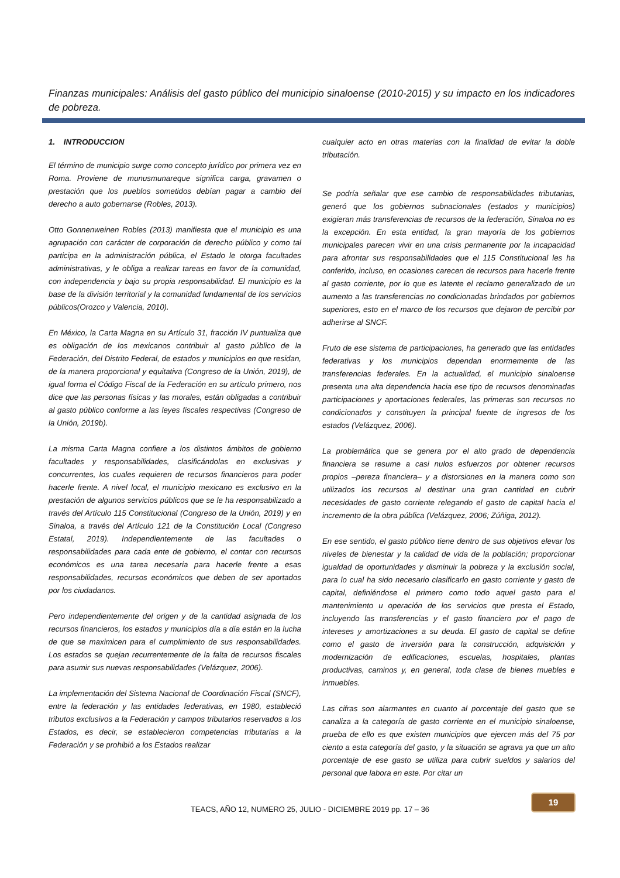Finanzas municipales: Análisis del gasto público del municipio sinaloense (2010-2015) y su impacto en los indicadores de pobreza.
1. INTRODUCCION
El término de municipio surge como concepto jurídico por primera vez en Roma. Proviene de munusmunareque significa carga, gravamen o prestación que los pueblos sometidos debían pagar a cambio del derecho a auto gobernarse (Robles, 2013).
Otto Gonnenweinen Robles (2013) manifiesta que el municipio es una agrupación con carácter de corporación de derecho público y como tal participa en la administración pública, el Estado le otorga facultades administrativas, y le obliga a realizar tareas en favor de la comunidad, con independencia y bajo su propia responsabilidad. El municipio es la base de la división territorial y la comunidad fundamental de los servicios públicos(Orozco y Valencia, 2010).
En México, la Carta Magna en su Artículo 31, fracción IV puntualiza que es obligación de los mexicanos contribuir al gasto público de la Federación, del Distrito Federal, de estados y municipios en que residan, de la manera proporcional y equitativa (Congreso de la Unión, 2019), de igual forma el Código Fiscal de la Federación en su artículo primero, nos dice que las personas físicas y las morales, están obligadas a contribuir al gasto público conforme a las leyes fiscales respectivas (Congreso de la Unión, 2019b).
La misma Carta Magna confiere a los distintos ámbitos de gobierno facultades y responsabilidades, clasificándolas en exclusivas y concurrentes, los cuales requieren de recursos financieros para poder hacerle frente. A nivel local, el municipio mexicano es exclusivo en la prestación de algunos servicios públicos que se le ha responsabilizado a través del Artículo 115 Constitucional (Congreso de la Unión, 2019) y en Sinaloa, a través del Artículo 121 de la Constitución Local (Congreso Estatal, 2019). Independientemente de las facultades o responsabilidades para cada ente de gobierno, el contar con recursos económicos es una tarea necesaria para hacerle frente a esas responsabilidades, recursos económicos que deben de ser aportados por los ciudadanos.
Pero independientemente del origen y de la cantidad asignada de los recursos financieros, los estados y municipios día a día están en la lucha de que se maximicen para el cumplimiento de sus responsabilidades. Los estados se quejan recurrentemente de la falta de recursos fiscales para asumir sus nuevas responsabilidades (Velázquez, 2006).
La implementación del Sistema Nacional de Coordinación Fiscal (SNCF), entre la federación y las entidades federativas, en 1980, estableció tributos exclusivos a la Federación y campos tributarios reservados a los Estados, es decir, se establecieron competencias tributarias a la Federación y se prohibió a los Estados realizar
cualquier acto en otras materias con la finalidad de evitar la doble tributación.
Se podría señalar que ese cambio de responsabilidades tributarias, generó que los gobiernos subnacionales (estados y municipios) exigieran más transferencias de recursos de la federación, Sinaloa no es la excepción. En esta entidad, la gran mayoría de los gobiernos municipales parecen vivir en una crisis permanente por la incapacidad para afrontar sus responsabilidades que el 115 Constitucional les ha conferido, incluso, en ocasiones carecen de recursos para hacerle frente al gasto corriente, por lo que es latente el reclamo generalizado de un aumento a las transferencias no condicionadas brindados por gobiernos superiores, esto en el marco de los recursos que dejaron de percibir por adherirse al SNCF.
Fruto de ese sistema de participaciones, ha generado que las entidades federativas y los municipios dependan enormemente de las transferencias federales. En la actualidad, el municipio sinaloense presenta una alta dependencia hacia ese tipo de recursos denominadas participaciones y aportaciones federales, las primeras son recursos no condicionados y constituyen la principal fuente de ingresos de los estados (Velázquez, 2006).
La problemática que se genera por el alto grado de dependencia financiera se resume a casi nulos esfuerzos por obtener recursos propios –pereza financiera– y a distorsiones en la manera como son utilizados los recursos al destinar una gran cantidad en cubrir necesidades de gasto corriente relegando el gasto de capital hacia el incremento de la obra pública (Velázquez, 2006; Zúñiga, 2012).
En ese sentido, el gasto público tiene dentro de sus objetivos elevar los niveles de bienestar y la calidad de vida de la población; proporcionar igualdad de oportunidades y disminuir la pobreza y la exclusión social, para lo cual ha sido necesario clasificarlo en gasto corriente y gasto de capital, definiéndose el primero como todo aquel gasto para el mantenimiento u operación de los servicios que presta el Estado, incluyendo las transferencias y el gasto financiero por el pago de intereses y amortizaciones a su deuda. El gasto de capital se define como el gasto de inversión para la construcción, adquisición y modernización de edificaciones, escuelas, hospitales, plantas productivas, caminos y, en general, toda clase de bienes muebles e inmuebles.
Las cifras son alarmantes en cuanto al porcentaje del gasto que se canaliza a la categoría de gasto corriente en el municipio sinaloense, prueba de ello es que existen municipios que ejercen más del 75 por ciento a esta categoría del gasto, y la situación se agrava ya que un alto porcentaje de ese gasto se utiliza para cubrir sueldos y salarios del personal que labora en este. Por citar un
TEACS, AÑO 12, NUMERO 25, JULIO - DICIEMBRE 2019 pp. 17 – 36
19